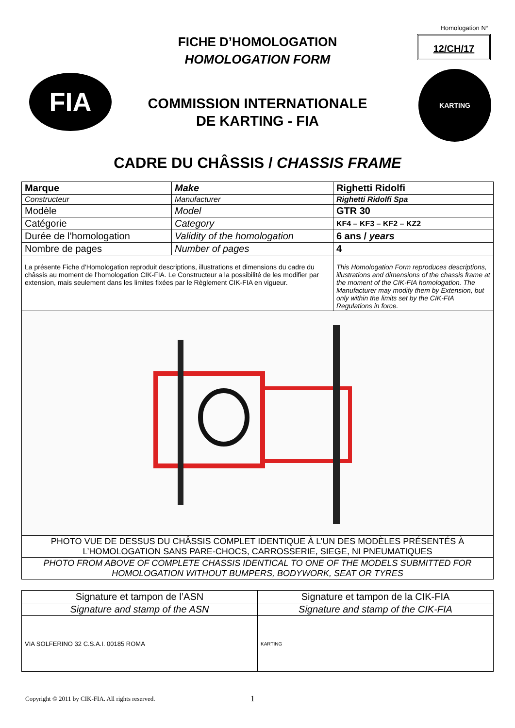Homologation N°
12/CH/17
FICHE D’HOMOLOGATION
HOMOLOGATION FORM
FIA
COMMISSION INTERNATIONALE
DE KARTING - FIA
KARTING
CADRE DU CHÂSSIS / CHASSIS FRAME
| Marque | Make | | Righetti Ridolfi |
| Constructeur | Manufacturer | | Righetti Ridolfi Spa |
| Modèle | Model | | GTR 30 |
| Catégorie | Category | | KF4 – KF3 – KF2 – KZ2 |
| Durée de l’homologation | Validity of the homologation | | 6 ans / years |
| Nombre de pages | Number of pages | | 4 |
| La présente Fiche d’Homologation reproduit descriptions, illustrations et dimensions du cadre du châssis au moment de l’homologation CIK-FIA. Le Constructeur a la possibilité de les modifier par extension, mais seulement dans les limites fixées par le Règlement CIK-FIA en vigueur. | | This Homologation Form reproduces descriptions, illustrations and dimensions of the chassis frame at the moment of the CIK-FIA homologation. The Manufacturer may modify them by Extension, but only within the limits set by the CIK-FIA Regulations in force. | |
| PHOTO VUE DE DESSUS DU CHÂSSIS COMPLET IDENTIQUE À L’UN DES MODÈLES PRÉSENTÉS À L’HOMOLOGATION SANS PARE-CHOCS, CARROSSERIE, SIEGE, NI PNEUMATIQUES | | | |
| PHOTO FROM ABOVE OF COMPLETE CHASSIS IDENTICAL TO ONE OF THE MODELS SUBMITTED FOR HOMOLOGATION WITHOUT BUMPERS, BODYWORK, SEAT OR TYRES | | | |
| Signature et tampon de l’ASN | Signature et tampon de la CIK-FIA |
| Signature and stamp of the ASN | Signature and stamp of the CIK-FIA |
| VIA SOLFERINO 32 C.S.A.I. 00185 ROMA | KARTING |
Copyright © 2011 by CIK-FIA. All rights reserved.
1